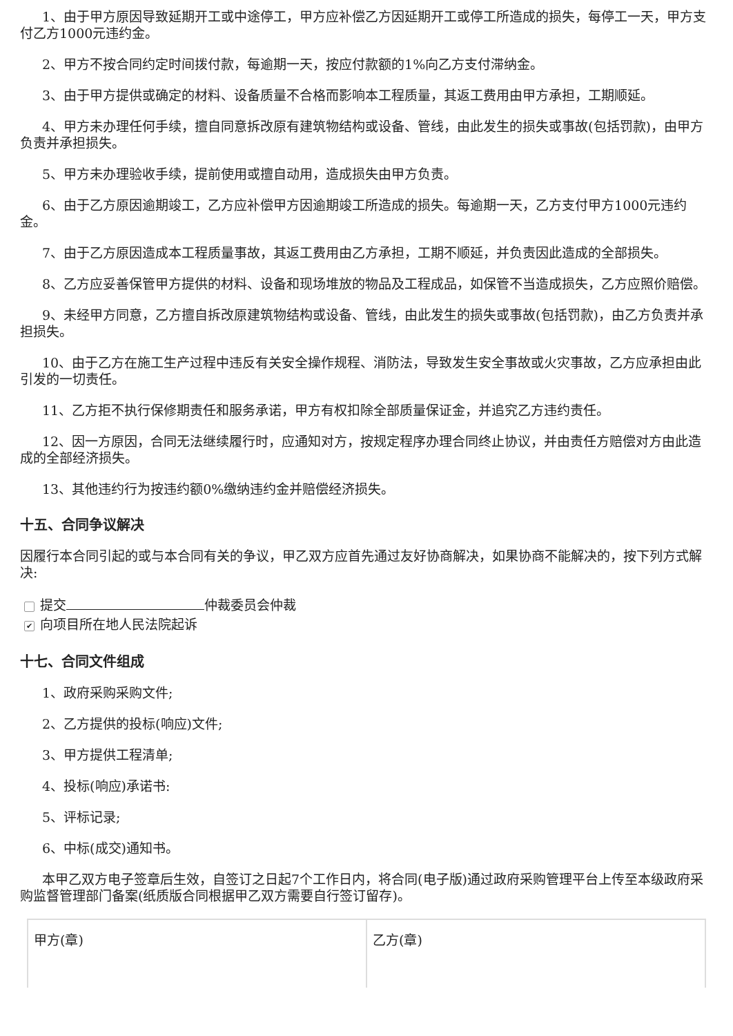1、由于甲方原因导致延期开工或中途停工，甲方应补偿乙方因延期开工或停工所造成的损失，每停工一天，甲方支付乙方1000元违约金。
2、甲方不按合同约定时间拨付款，每逾期一天，按应付款额的1%向乙方支付滞纳金。
3、由于甲方提供或确定的材料、设备质量不合格而影响本工程质量，其返工费用由甲方承担，工期顺延。
4、甲方未办理任何手续，擅自同意拆改原有建筑物结构或设备、管线，由此发生的损失或事故(包括罚款)，由甲方负责并承担损失。
5、甲方未办理验收手续，提前使用或擅自动用，造成损失由甲方负责。
6、由于乙方原因逾期竣工，乙方应补偿甲方因逾期竣工所造成的损失。每逾期一天，乙方支付甲方1000元违约金。
7、由于乙方原因造成本工程质量事故，其返工费用由乙方承担，工期不顺延，并负责因此造成的全部损失。
8、乙方应妥善保管甲方提供的材料、设备和现场堆放的物品及工程成品，如保管不当造成损失，乙方应照价赔偿。
9、未经甲方同意，乙方擅自拆改原建筑物结构或设备、管线，由此发生的损失或事故(包括罚款)，由乙方负责并承担损失。
10、由于乙方在施工生产过程中违反有关安全操作规程、消防法，导致发生安全事故或火灾事故，乙方应承担由此引发的一切责任。
11、乙方拒不执行保修期责任和服务承诺，甲方有权扣除全部质量保证金，并追究乙方违约责任。
12、因一方原因，合同无法继续履行时，应通知对方，按规定程序办理合同终止协议，并由责任方赔偿对方由此造成的全部经济损失。
13、其他违约行为按违约额0%缴纳违约金并赔偿经济损失。
十五、合同争议解决
因履行本合同引起的或与本合同有关的争议，甲乙双方应首先通过友好协商解决，如果协商不能解决的，按下列方式解决:
提交 仲裁委员会仲裁
✔ 向项目所在地人民法院起诉
十七、合同文件组成
1、政府采购采购文件;
2、乙方提供的投标(响应)文件;
3、甲方提供工程清单;
4、投标(响应)承诺书:
5、评标记录;
6、中标(成交)通知书。
本甲乙双方电子签章后生效，自签订之日起7个工作日内，将合同(电子版)通过政府采购管理平台上传至本级政府采购监督管理部门备案(纸质版合同根据甲乙双方需要自行签订留存)。
| 甲方(章) | 乙方(章) |